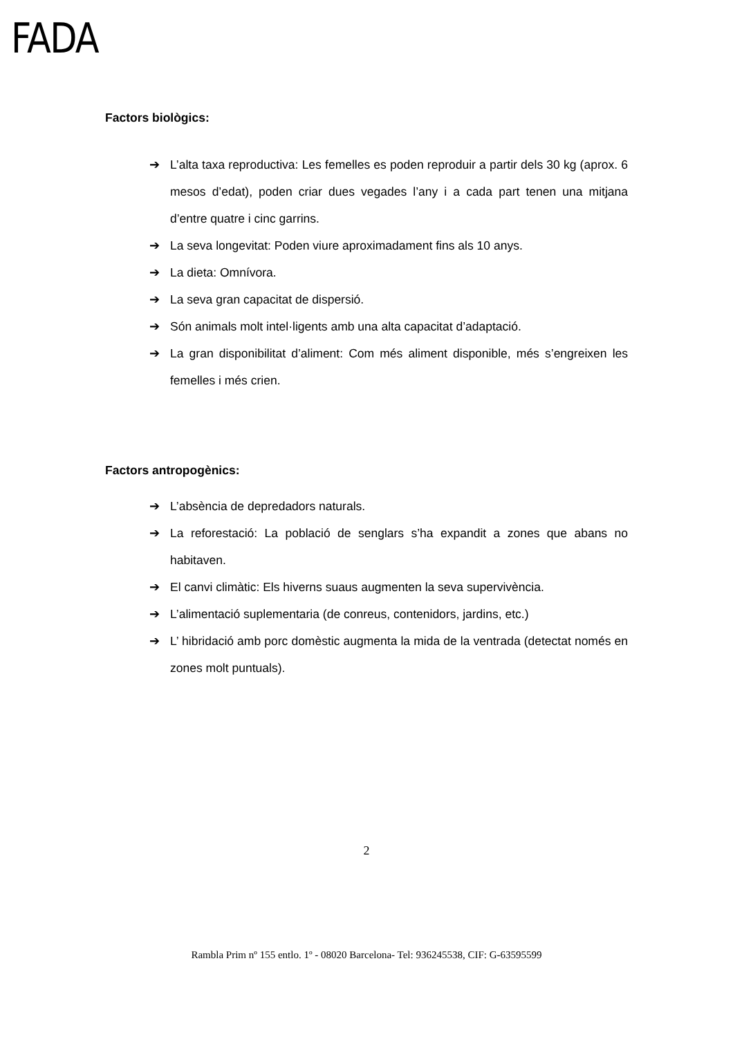FADA
Factors biològics:
➔ L’alta taxa reproductiva: Les femelles es poden reproduir a partir dels 30 kg (aprox. 6 mesos d’edat), poden criar dues vegades l’any i a cada part tenen una mitjana d’entre quatre i cinc garrins.
➔ La seva longevitat: Poden viure aproximadament fins als 10 anys.
➔ La dieta: Omnívora.
➔ La seva gran capacitat de dispersió.
➔ Són animals molt intel·ligents amb una alta capacitat d’adaptació.
➔ La gran disponibilitat d’aliment: Com més aliment disponible, més s’engreixen les femelles i més crien.
Factors antropogènics:
➔ L’absència de depredadors naturals.
➔ La reforestació: La població de senglars s’ha expandit a zones que abans no habitaven.
➔ El canvi climàtic: Els hiverns suaus augmenten la seva supervivència.
➔ L’alimentació suplementaria (de conreus, contenidors, jardins, etc.)
➔ L’ hibridació amb porc domèstic augmenta la mida de la ventrada (detectat només en zones molt puntuals).
2
Rambla Prim nº 155 entlo. 1º - 08020 Barcelona- Tel: 936245538, CIF: G-63595599